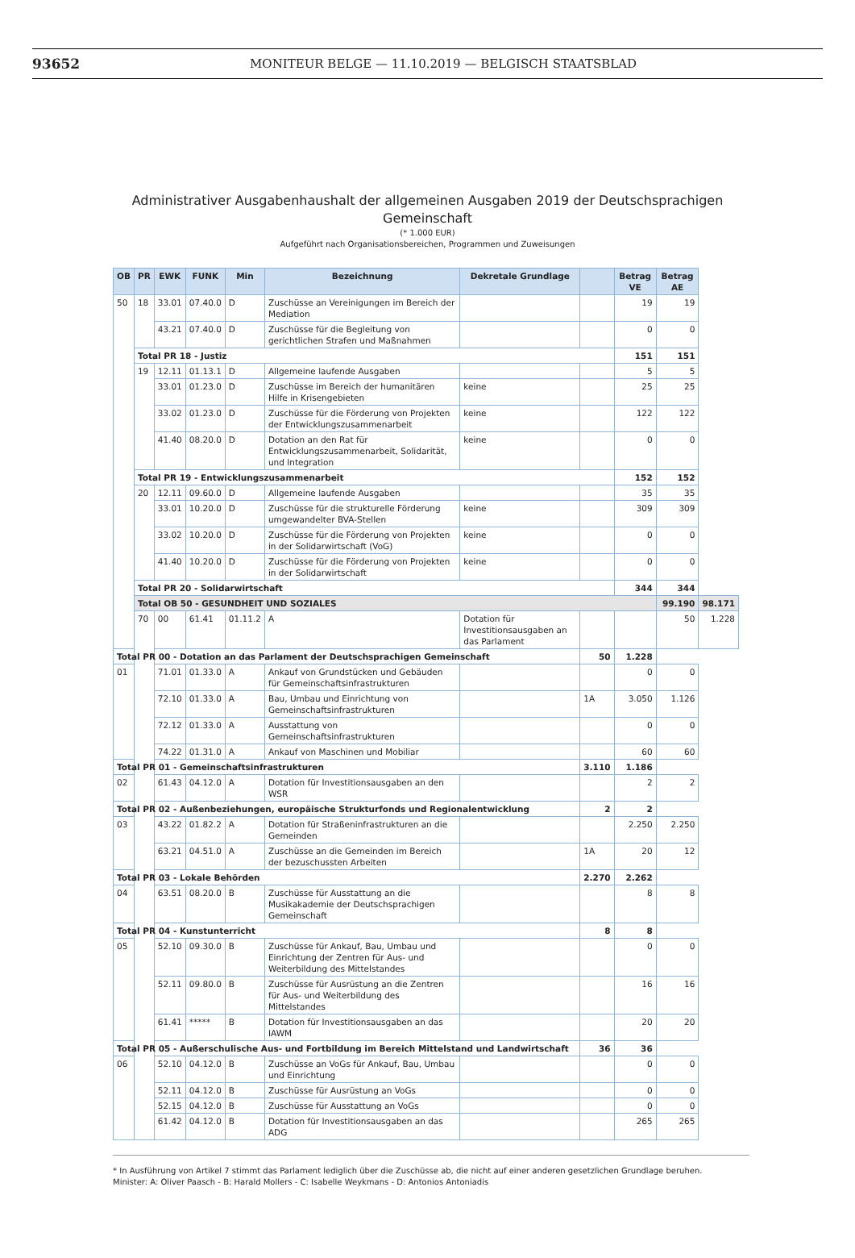93652 MONITEUR BELGE — 11.10.2019 — BELGISCH STAATSBLAD
Administrativer Ausgabenhaushalt der allgemeinen Ausgaben 2019 der Deutschsprachigen
Gemeinschaft
(* 1.000 EUR)
Aufgeführt nach Organisationsbereichen, Programmen und Zuweisungen
| OB | PR | EWK | FUNK | Min | Bezeichnung | Dekretale Grundlage | | Betrag VE | Betrag AE | |
| --- | --- | --- | --- | --- | --- | --- | --- | --- | --- | --- |
| 50 | 18 | 33.01 | 07.40.0 | D | Zuschüsse an Vereinigungen im Bereich der Mediation | | | 19 | 19 | |
| | | 43.21 | 07.40.0 | D | Zuschüsse für die Begleitung von gerichtlichen Strafen und Maßnahmen | | | 0 | 0 | |
| | Total PR 18 - Justiz | | | | | | | 151 | 151 | |
| | 19 | 12.11 | 01.13.1 | D | Allgemeine laufende Ausgaben | | | 5 | 5 | |
| | | 33.01 | 01.23.0 | D | Zuschüsse im Bereich der humanitären Hilfe in Krisengebieten | keine | | 25 | 25 | |
| | | 33.02 | 01.23.0 | D | Zuschüsse für die Förderung von Projekten der Entwicklungszusammenarbeit | keine | | 122 | 122 | |
| | | 41.40 | 08.20.0 | D | Dotation an den Rat für Entwicklungszusammenarbeit, Solidarität, und Integration | keine | | 0 | 0 | |
| | Total PR 19 - Entwicklungszusammenarbeit | | | | | | | 152 | 152 | |
| | 20 | 12.11 | 09.60.0 | D | Allgemeine laufende Ausgaben | | | 35 | 35 | |
| | | 33.01 | 10.20.0 | D | Zuschüsse für die strukturelle Förderung umgewandelter BVA-Stellen | keine | | 309 | 309 | |
| | | 33.02 | 10.20.0 | D | Zuschüsse für die Förderung von Projekten in der Solidarwirtschaft (VoG) | keine | | 0 | 0 | |
| | | 41.40 | 10.20.0 | D | Zuschüsse für die Förderung von Projekten in der Solidarwirtschaft | keine | | 0 | 0 | |
| | Total PR 20 - Solidarwirtschaft | | | | | | | 344 | 344 | |
| | Total OB 50 - GESUNDHEIT UND SOZIALES | | | | | | | | 99.190 | 98.171 |
| | 70 | 00 | 61.41 | 01.11.2 | A | Dotation für Investitionsausgaben an das Parlament | | | 50 | 1.228 |
| Total PR 00 - Dotation an das Parlament der Deutschsprachigen Gemeinschaft | | | | | | | 50 | 1.228 | | |
| 01 | | 71.01 | 01.33.0 | A | Ankauf von Grundstücken und Gebäuden für Gemeinschaftsinfrastrukturen | | | 0 | 0 | |
| | | 72.10 | 01.33.0 | A | Bau, Umbau und Einrichtung von Gemeinschaftsinfrastrukturen | | 1A | 3.050 | 1.126 | |
| | | 72.12 | 01.33.0 | A | Ausstattung von Gemeinschaftsinfrastrukturen | | | 0 | 0 | |
| | | 74.22 | 01.31.0 | A | Ankauf von Maschinen und Mobiliar | | | 60 | 60 | |
| Total PR 01 - Gemeinschaftsinfrastrukturen | | | | | | | 3.110 | 1.186 | | |
| 02 | | 61.43 | 04.12.0 | A | Dotation für Investitionsausgaben an den WSR | | | 2 | 2 | |
| Total PR 02 - Außenbeziehungen, europäische Strukturfonds und Regionalentwicklung | | | | | | | 2 | 2 | | |
| 03 | | 43.22 | 01.82.2 | A | Dotation für Straßeninfrastrukturen an die Gemeinden | | | 2.250 | 2.250 | |
| | | 63.21 | 04.51.0 | A | Zuschüsse an die Gemeinden im Bereich der bezuschussten Arbeiten | | 1A | 20 | 12 | |
| Total PR 03 - Lokale Behörden | | | | | | | 2.270 | 2.262 | | |
| 04 | | 63.51 | 08.20.0 | B | Zuschüsse für Ausstattung an die Musikakademie der Deutschsprachigen Gemeinschaft | | | 8 | 8 | |
| Total PR 04 - Kunstunterricht | | | | | | | 8 | 8 | | |
| 05 | | 52.10 | 09.30.0 | B | Zuschüsse für Ankauf, Bau, Umbau und Einrichtung der Zentren für Aus- und Weiterbildung des Mittelstandes | | | 0 | 0 | |
| | | 52.11 | 09.80.0 | B | Zuschüsse für Ausrüstung an die Zentren für Aus- und Weiterbildung des Mittelstandes | | | 16 | 16 | |
| | | 61.41 | ***** | B | Dotation für Investitionsausgaben an das IAWM | | | 20 | 20 | |
| Total PR 05 - Außerschulische Aus- und Fortbildung im Bereich Mittelstand und Landwirtschaft | | | | | | | 36 | 36 | | |
| 06 | | 52.10 | 04.12.0 | B | Zuschüsse an VoGs für Ankauf, Bau, Umbau und Einrichtung | | | 0 | 0 | |
| | | 52.11 | 04.12.0 | B | Zuschüsse für Ausrüstung an VoGs | | | 0 | 0 | |
| | | 52.15 | 04.12.0 | B | Zuschüsse für Ausstattung an VoGs | | | 0 | 0 | |
| | | 61.42 | 04.12.0 | B | Dotation für Investitionsausgaben an das ADG | | | 265 | 265 | |
* In Ausführung von Artikel 7 stimmt das Parlament lediglich über die Zuschüsse ab, die nicht auf einer anderen gesetzlichen Grundlage beruhen.
Minister: A: Oliver Paasch - B: Harald Mollers - C: Isabelle Weykmans - D: Antonios Antoniadis